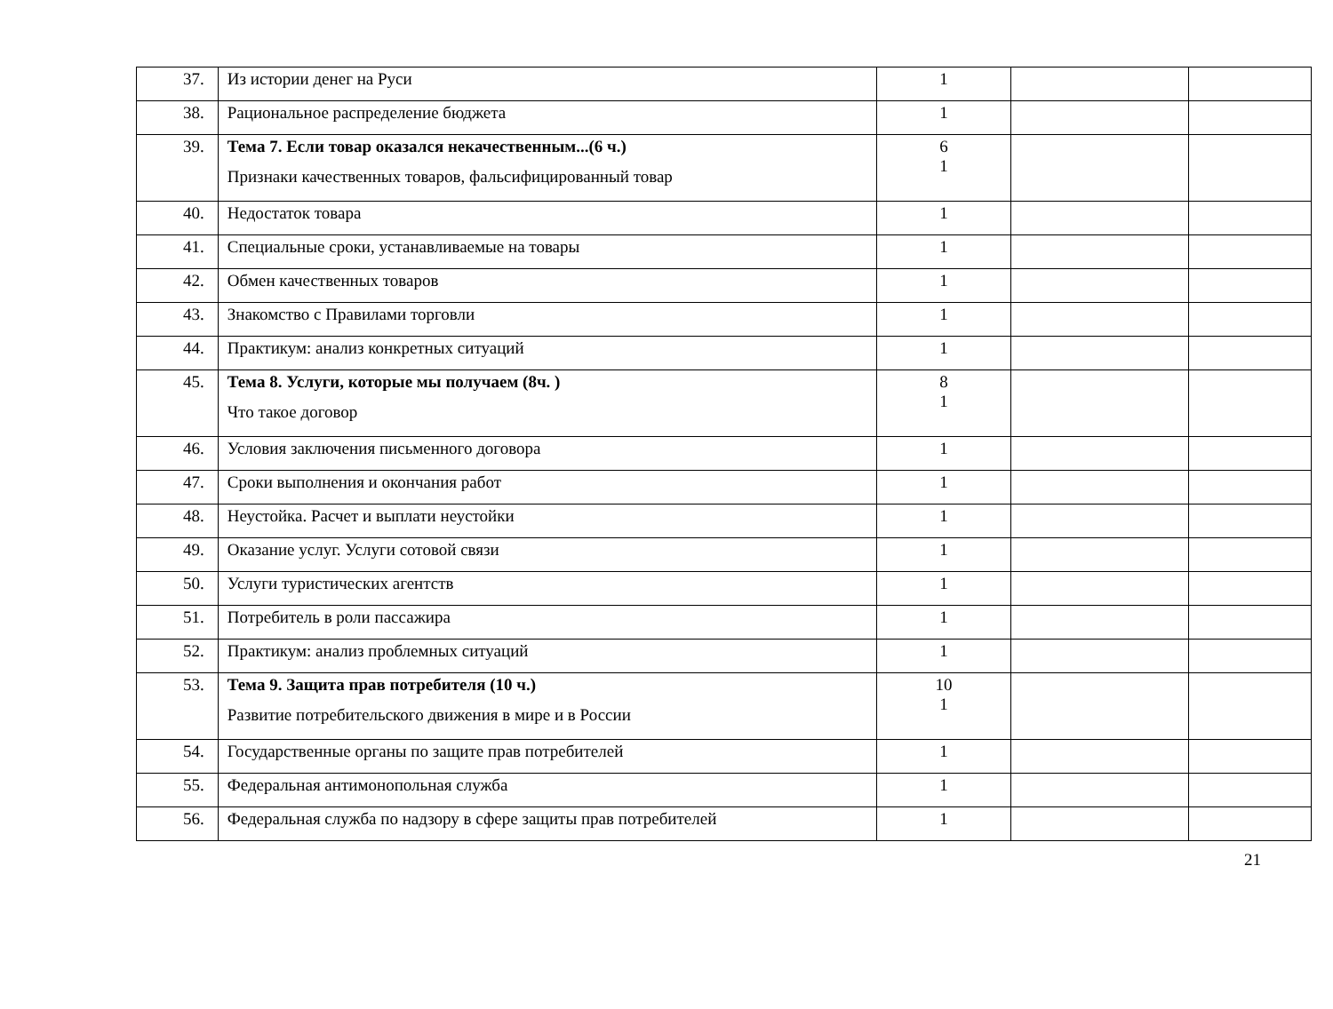| 37. | Из истории денег на Руси | 1 | | |
| 38. | Рациональное распределение бюджета | 1 | | |
| 39. | Тема 7. Если товар оказался некачественным...(6 ч.) Признаки качественных товаров, фальсифицированный товар | 6 1 | | |
| 40. | Недостаток товара | 1 | | |
| 41. | Специальные сроки, устанавливаемые на товары | 1 | | |
| 42. | Обмен качественных товаров | 1 | | |
| 43. | Знакомство с Правилами торговли | 1 | | |
| 44. | Практикум: анализ конкретных ситуаций | 1 | | |
| 45. | Тема 8. Услуги, которые мы получаем (8ч. ) Что такое договор | 8 1 | | |
| 46. | Условия заключения письменного договора | 1 | | |
| 47. | Сроки выполнения и окончания работ | 1 | | |
| 48. | Неустойка. Расчет и выплати неустойки | 1 | | |
| 49. | Оказание услуг. Услуги сотовой связи | 1 | | |
| 50. | Услуги туристических агентств | 1 | | |
| 51. | Потребитель в роли пассажира | 1 | | |
| 52. | Практикум: анализ проблемных ситуаций | 1 | | |
| 53. | Тема 9. Защита прав потребителя (10 ч.) Развитие потребительского движения в мире и в России | 10 1 | | |
| 54. | Государственные органы по защите прав потребителей | 1 | | |
| 55. | Федеральная антимонопольная служба | 1 | | |
| 56. | Федеральная служба по надзору в сфере защиты прав потребителей | 1 | | |
21